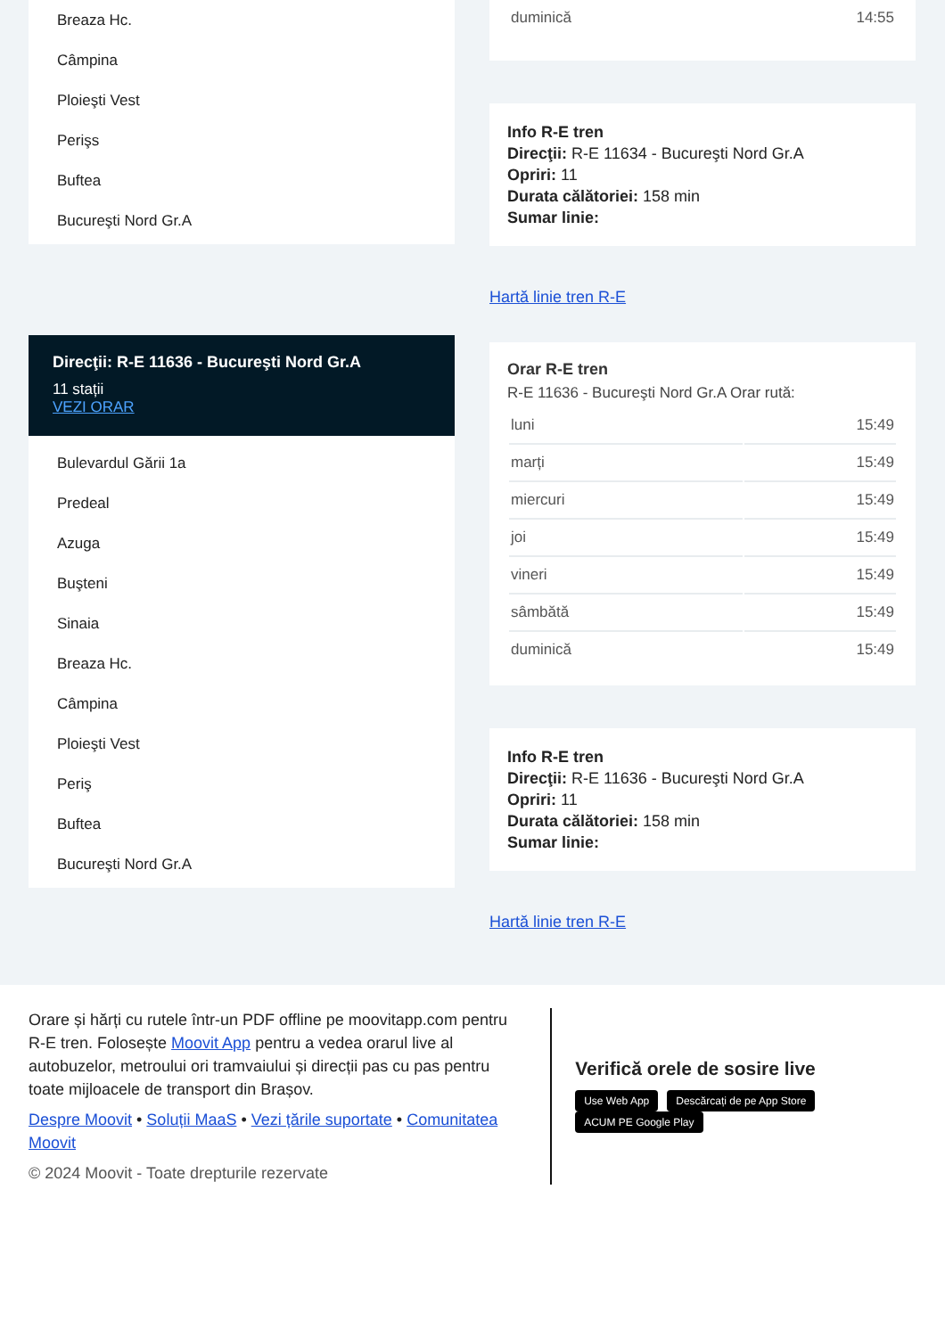Breaza Hc.
Câmpina
Ploieşti Vest
Perişs
Buftea
Bucureşti Nord Gr.A
Direcţii: R-E 11636 - Bucureşti Nord Gr.A
11 stații
VEZI ORAR
Bulevardul Gării 1a
Predeal
Azuga
Buşteni
Sinaia
Breaza Hc.
Câmpina
Ploieşti Vest
Periş
Buftea
Bucureşti Nord Gr.A
| duminică | 14:55 |
Info R-E tren
Direcţii: R-E 11634 - Bucureşti Nord Gr.A
Opriri: 11
Durata călătoriei: 158 min
Sumar linie:
Hartă linie tren R-E
Orar R-E tren
R-E 11636 - Bucureşti Nord Gr.A Orar rută:
| luni | 15:49 |
| marți | 15:49 |
| miercuri | 15:49 |
| joi | 15:49 |
| vineri | 15:49 |
| sâmbătă | 15:49 |
| duminică | 15:49 |
Info R-E tren
Direcţii: R-E 11636 - Bucureşti Nord Gr.A
Opriri: 11
Durata călătoriei: 158 min
Sumar linie:
Hartă linie tren R-E
Orare și hărți cu rutele într-un PDF offline pe moovitapp.com pentru R-E tren. Folosește Moovit App pentru a vedea orarul live al autobuzelor, metroului ori tramvaiului și direcții pas cu pas pentru toate mijloacele de transport din Brașov.
Despre Moovit • Soluții MaaS • Vezi țările suportate • Comunitatea Moovit
© 2024 Moovit - Toate drepturile rezervate
Verifică orele de sosire live
Use Web App Descărcați de pe App Store ACUM PE Google Play